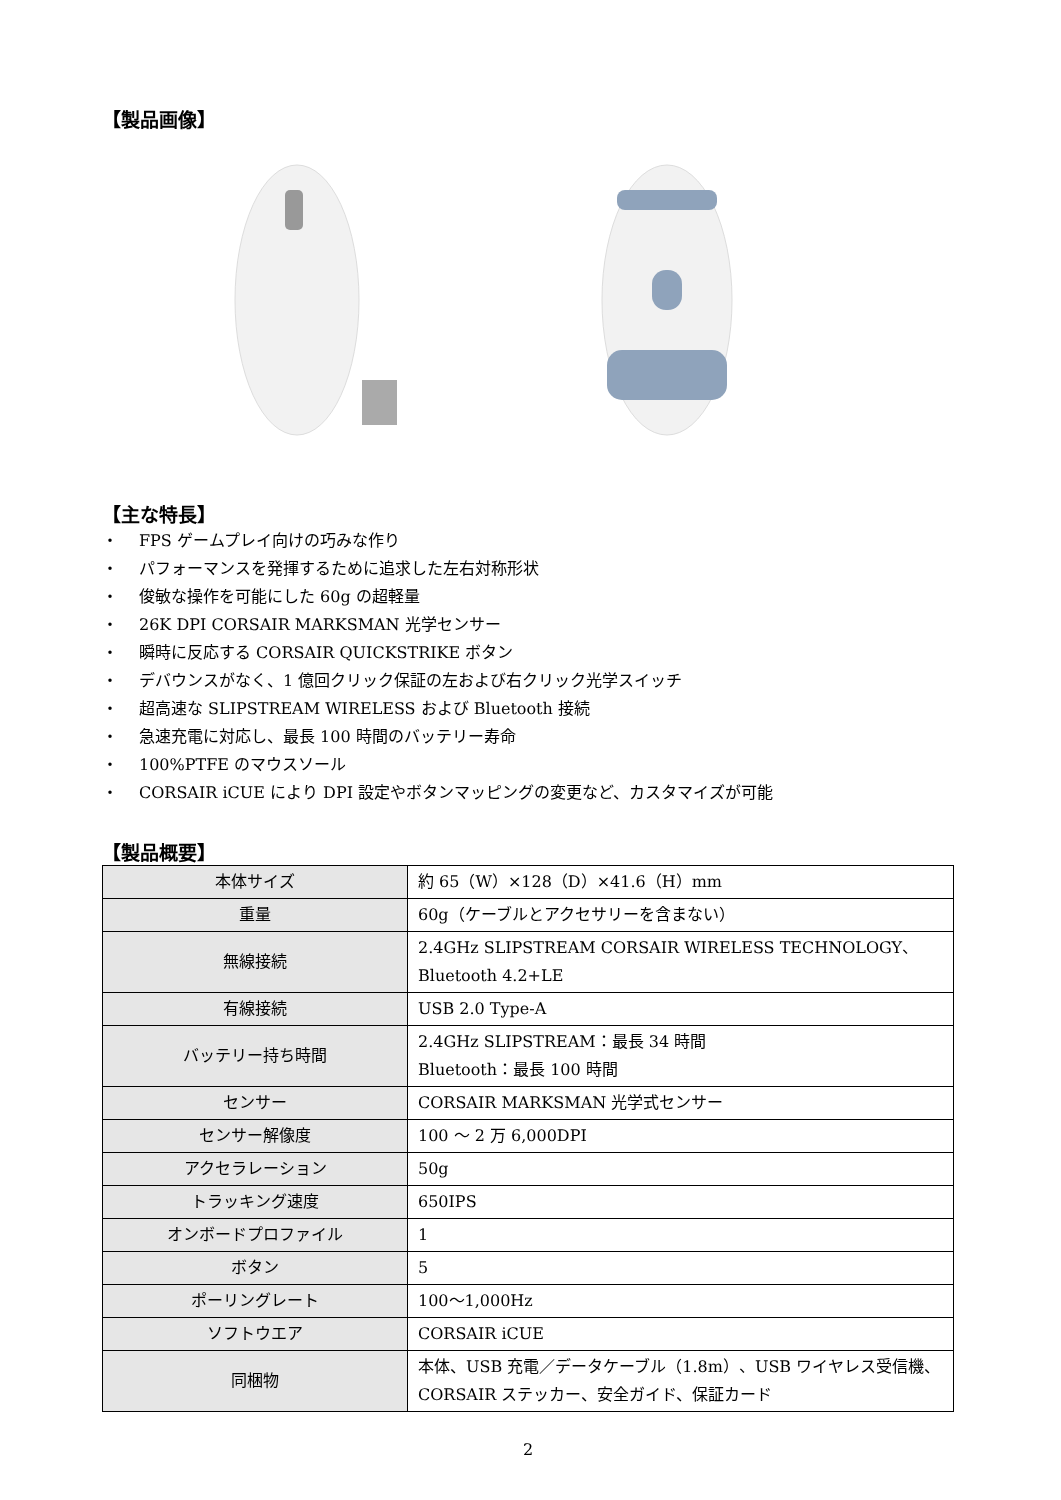【製品画像】
【主な特長】
・ FPS ゲームプレイ向けの巧みな作り
・ パフォーマンスを発揮するために追求した左右対称形状
・ 俊敏な操作を可能にした 60g の超軽量
・ 26K DPI CORSAIR MARKSMAN 光学センサー
・ 瞬時に反応する CORSAIR QUICKSTRIKE ボタン
・ デバウンスがなく、1 億回クリック保証の左および右クリック光学スイッチ
・ 超高速な SLIPSTREAM WIRELESS および Bluetooth 接続
・ 急速充電に対応し、最長 100 時間のバッテリー寿命
・ 100%PTFE のマウスソール
・ CORSAIR iCUE により DPI 設定やボタンマッピングの変更など、カスタマイズが可能
【製品概要】
| 本体サイズ | 約 65（W）×128（D）×41.6（H）mm |
| 重量 | 60g（ケーブルとアクセサリーを含まない） |
| 無線接続 | 2.4GHz SLIPSTREAM CORSAIR WIRELESS TECHNOLOGY、 Bluetooth 4.2+LE |
| 有線接続 | USB 2.0 Type-A |
| バッテリー持ち時間 | 2.4GHz SLIPSTREAM：最長 34 時間 Bluetooth：最長 100 時間 |
| センサー | CORSAIR MARKSMAN 光学式センサー |
| センサー解像度 | 100 ～ 2 万 6,000DPI |
| アクセラレーション | 50g |
| トラッキング速度 | 650IPS |
| オンボードプロファイル | 1 |
| ボタン | 5 |
| ポーリングレート | 100～1,000Hz |
| ソフトウエア | CORSAIR iCUE |
| 同梱物 | 本体、USB 充電／データケーブル（1.8m）、USB ワイヤレス受信機、CORSAIR ステッカー、安全ガイド、保証カード |
2